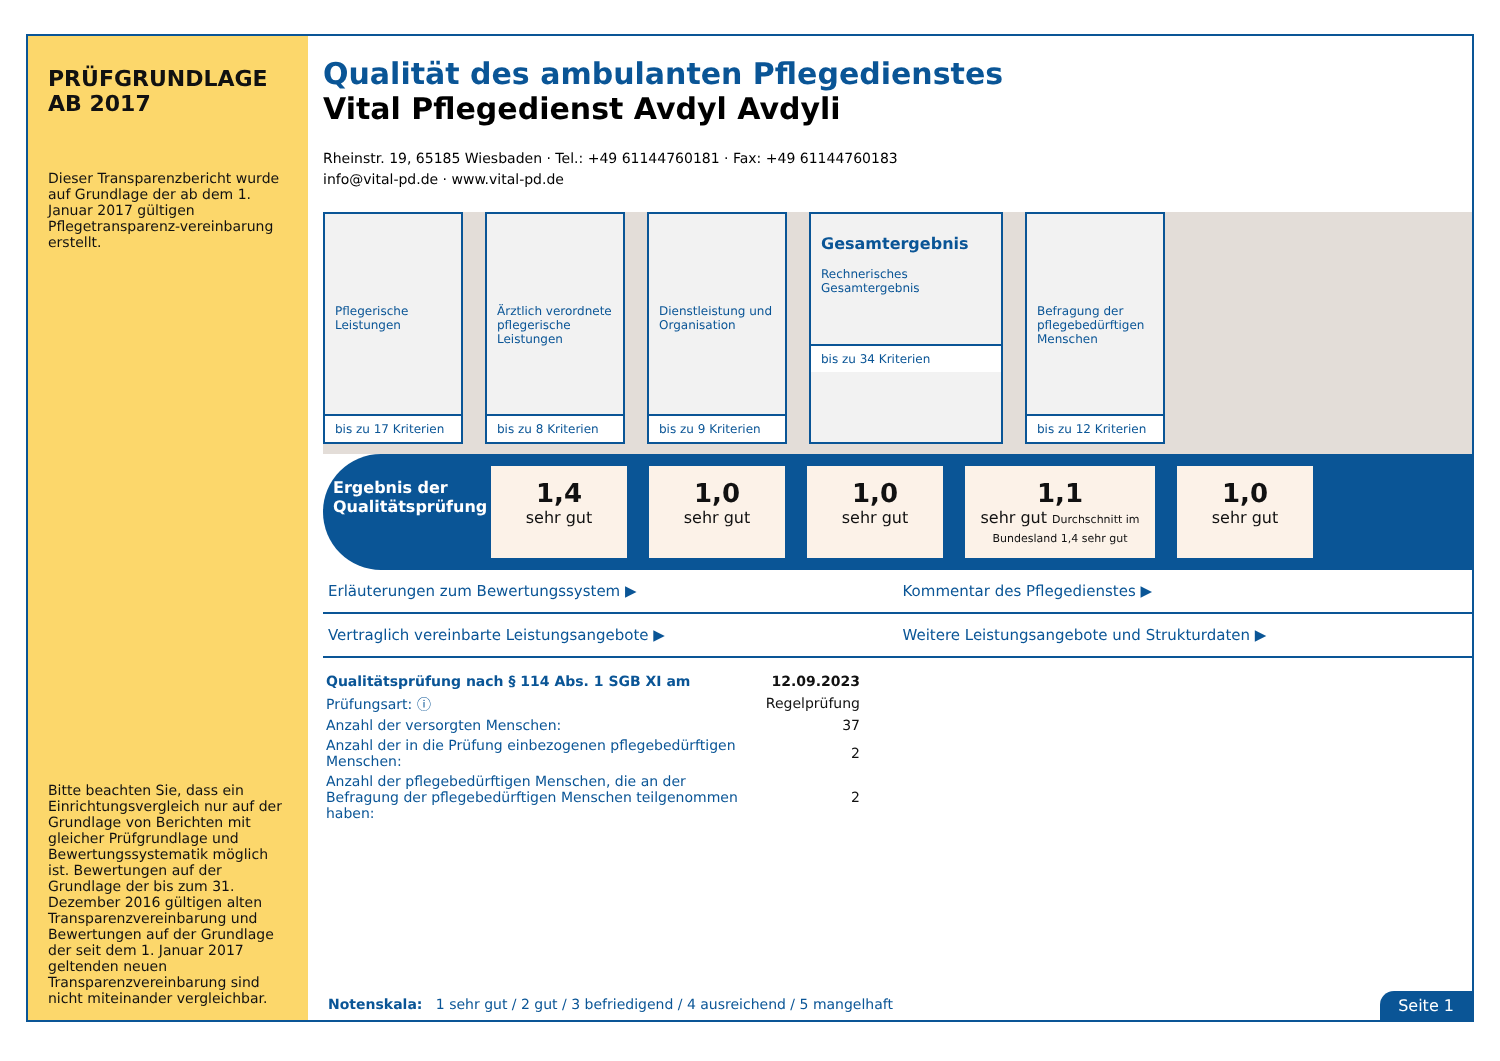PRÜFGRUNDLAGE AB 2017
Dieser Transparenzbericht wurde auf Grundlage der ab dem 1. Januar 2017 gültigen Pflegetransparenz-vereinbarung erstellt.
Bitte beachten Sie, dass ein Einrichtungsvergleich nur auf der Grundlage von Berichten mit gleicher Prüfgrundlage und Bewertungssystematik möglich ist. Bewertungen auf der Grundlage der bis zum 31. Dezember 2016 gültigen alten Transparenzvereinbarung und Bewertungen auf der Grundlage der seit dem 1. Januar 2017 geltenden neuen Transparenzvereinbarung sind nicht miteinander vergleichbar.
Qualität des ambulanten Pflegedienstes
Vital Pflegedienst Avdyl Avdyli
Rheinstr. 19, 65185 Wiesbaden · Tel.: +49 61144760181 · Fax: +49 61144760183
info@vital-pd.de · www.vital-pd.de
Pflegerische Leistungen
bis zu 17 Kriterien
Ärztlich verordnete pflegerische Leistungen
bis zu 8 Kriterien
Dienstleistung und Organisation
bis zu 9 Kriterien
Gesamtergebnis
Rechnerisches Gesamtergebnis
bis zu 34 Kriterien
Befragung der pflegebedürftigen Menschen
bis zu 12 Kriterien
Ergebnis der Qualitätsprüfung
1,4
sehr gut
1,0
sehr gut
1,0
sehr gut
1,1
sehr gut Durchschnitt im Bundesland 1,4 sehr gut
1,0
sehr gut
Erläuterungen zum Bewertungssystem ▶
Kommentar des Pflegedienstes ▶
Vertraglich vereinbarte Leistungsangebote ▶
Weitere Leistungsangebote und Strukturdaten ▶
| Qualitätsprüfung nach § 114 Abs. 1 SGB XI am | 12.09.2023 |
| Prüfungsart: ⓘ | Regelprüfung |
| Anzahl der versorgten Menschen: | 37 |
| Anzahl der in die Prüfung einbezogenen pflegebedürftigen Menschen: | 2 |
| Anzahl der pflegebedürftigen Menschen, die an der Befragung der pflegebedürftigen Menschen teilgenommen haben: | 2 |
Notenskala: 1 sehr gut / 2 gut / 3 befriedigend / 4 ausreichend / 5 mangelhaft
Seite 1